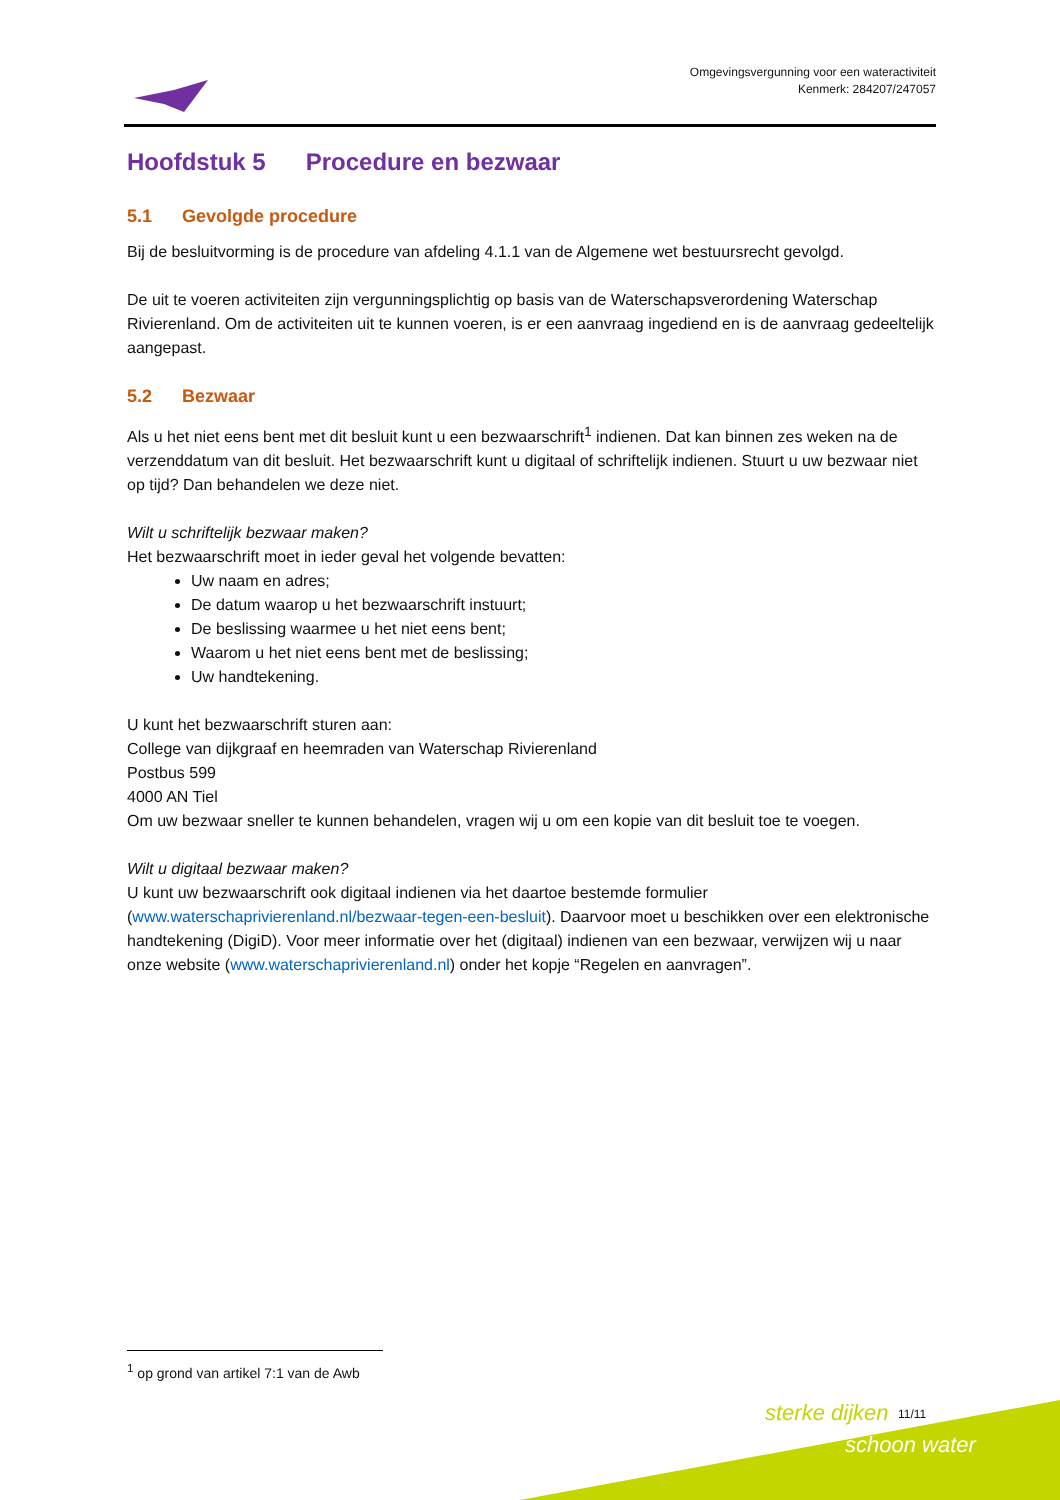Omgevingsvergunning voor een wateractiviteit
Kenmerk: 284207/247057
Hoofdstuk 5 Procedure en bezwaar
5.1 Gevolgde procedure
Bij de besluitvorming is de procedure van afdeling 4.1.1 van de Algemene wet bestuursrecht gevolgd.
De uit te voeren activiteiten zijn vergunningsplichtig op basis van de Waterschapsverordening Waterschap Rivierenland. Om de activiteiten uit te kunnen voeren, is er een aanvraag ingediend en is de aanvraag gedeeltelijk aangepast.
5.2 Bezwaar
Als u het niet eens bent met dit besluit kunt u een bezwaarschrift<sup>1</sup> indienen. Dat kan binnen zes weken na de verzenddatum van dit besluit. Het bezwaarschrift kunt u digitaal of schriftelijk indienen. Stuurt u uw bezwaar niet op tijd? Dan behandelen we deze niet.
Wilt u schriftelijk bezwaar maken?
Het bezwaarschrift moet in ieder geval het volgende bevatten:
Uw naam en adres;
De datum waarop u het bezwaarschrift instuurt;
De beslissing waarmee u het niet eens bent;
Waarom u het niet eens bent met de beslissing;
Uw handtekening.
U kunt het bezwaarschrift sturen aan:
College van dijkgraaf en heemraden van Waterschap Rivierenland
Postbus 599
4000 AN Tiel
Om uw bezwaar sneller te kunnen behandelen, vragen wij u om een kopie van dit besluit toe te voegen.
Wilt u digitaal bezwaar maken?
U kunt uw bezwaarschrift ook digitaal indienen via het daartoe bestemde formulier (www.waterschaprivierenland.nl/bezwaar-tegen-een-besluit). Daarvoor moet u beschikken over een elektronische handtekening (DigiD). Voor meer informatie over het (digitaal) indienen van een bezwaar, verwijzen wij u naar onze website (www.waterschaprivierenland.nl) onder het kopje “Regelen en aanvragen”.
<sup>1</sup> op grond van artikel 7:1 van de Awb
sterke dijken 11/11
schoon water